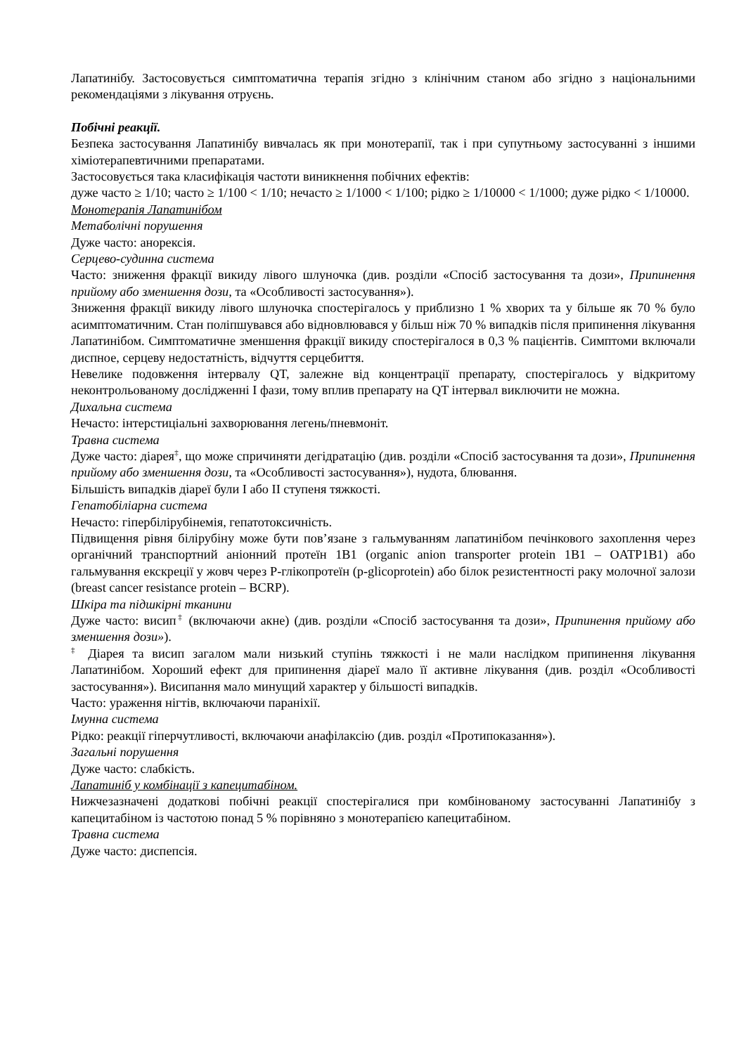Лапатинібу. Застосовується симптоматична терапія згідно з клінічним станом або згідно з національними рекомендаціями з лікування отруєнь.
Побічні реакції.
Безпека застосування Лапатинібу вивчалась як при монотерапії, так і при супутньому застосуванні з іншими хіміотерапевтичними препаратами.
Застосовується така класифікація частоти виникнення побічних ефектів:
дуже часто ≥ 1/10; часто ≥ 1/100 < 1/10; нечасто ≥ 1/1000 < 1/100; рідко ≥ 1/10000 < 1/1000; дуже рідко < 1/10000.
Монотерапія Лапатинібом
Метаболічні порушення
Дуже часто: анорексія.
Серцево-судинна система
Часто: зниження фракції викиду лівого шлуночка (див. розділи «Спосіб застосування та дози», Припинення прийому або зменшення дози, та «Особливості застосування»).
Зниження фракції викиду лівого шлуночка спостерігалось у приблизно 1 % хворих та у більше як 70 % було асимптоматичним. Стан поліпшувався або відновлювався у більш ніж 70 % випадків після припинення лікування Лапатинібом. Симптоматичне зменшення фракції викиду спостерігалося в 0,3 % пацієнтів. Симптоми включали диспное, серцеву недостатність, відчуття серцебиття.
Невелике подовження інтервалу QT, залежне від концентрації препарату, спостерігалось у відкритому неконтрольованому дослідженні I фази, тому вплив препарату на QT інтервал виключити не можна.
Дихальна система
Нечасто: інтерстиціальні захворювання легень/пневмоніт.
Травна система
Дуже часто: діарея<sup>‡</sup>, що може спричиняти дегідратацію (див. розділи «Спосіб застосування та дози», Припинення прийому або зменшення дози, та «Особливості застосування»), нудота, блювання.
Більшість випадків діареї були I або II ступеня тяжкості.
Гепатобіліарна система
Нечасто: гіпербілірубінемія, гепатотоксичність.
Підвищення рівня білірубіну може бути пов’язане з гальмуванням лапатинібом печінкового захоплення через органічний транспортний аніонний протеїн 1B1 (organic anion transporter protein 1B1 – OATP1B1) або гальмування екскреції у жовч через P-глікопротеїн (p-glicoprotein) або білок резистентності раку молочної залози (breast cancer resistance protein – BCRP).
Шкіра та підшкірні тканини
Дуже часто: висип<sup>‡</sup> (включаючи акне) (див. розділи «Спосіб застосування та дози», Припинення прийому або зменшення дози»).
<sup>‡</sup> Діарея та висип загалом мали низький ступінь тяжкості і не мали наслідком припинення лікування Лапатинібом. Хороший ефект для припинення діареї мало її активне лікування (див. розділ «Особливості застосування»). Висипання мало минущий характер у більшості випадків.
Часто: ураження нігтів, включаючи параніхії.
Імунна система
Рідко: реакції гіперчутливості, включаючи анафілаксію (див. розділ «Протипоказання»).
Загальні порушення
Дуже часто: слабкість.
Лапатиніб у комбінації з капецитабіном.
Нижчезазначені додаткові побічні реакції спостерігалися при комбінованому застосуванні Лапатинібу з капецитабіном із частотою понад 5 % порівняно з монотерапією капецитабіном.
Травна система
Дуже часто: диспепсія.